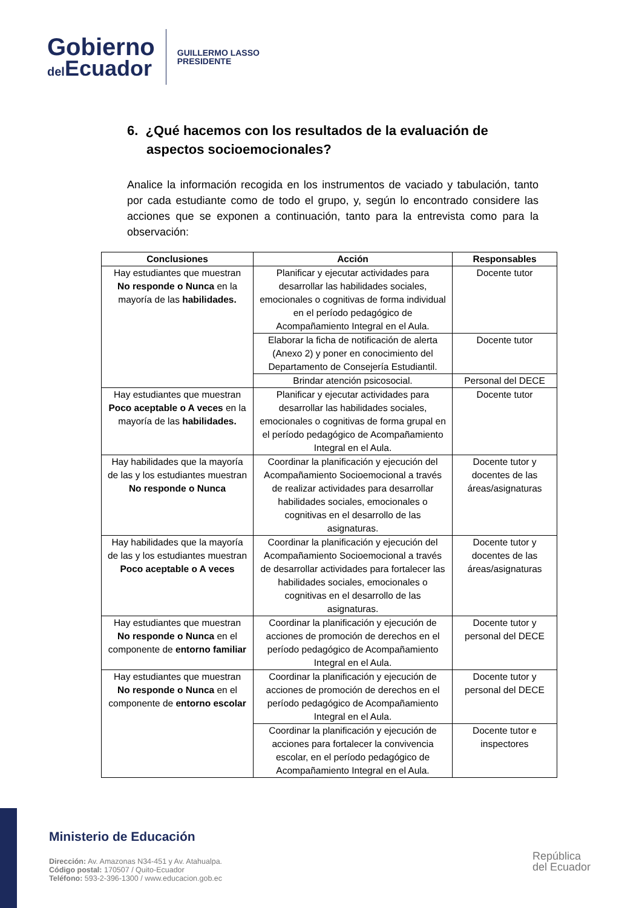Gobierno
del Ecuador
GUILLERMO LASSO
PRESIDENTE
6. ¿Qué hacemos con los resultados de la evaluación de aspectos socioemocionales?
Analice la información recogida en los instrumentos de vaciado y tabulación, tanto por cada estudiante como de todo el grupo, y, según lo encontrado considere las acciones que se exponen a continuación, tanto para la entrevista como para la observación:
| Conclusiones | Acción | Responsables |
| --- | --- | --- |
| Hay estudiantes que muestran No responde o Nunca en la mayoría de las habilidades. | Planificar y ejecutar actividades para desarrollar las habilidades sociales, emocionales o cognitivas de forma individual en el período pedagógico de Acompañamiento Integral en el Aula. | Docente tutor |
| | Elaborar la ficha de notificación de alerta (Anexo 2) y poner en conocimiento del Departamento de Consejería Estudiantil. | Docente tutor |
| | Brindar atención psicosocial. | Personal del DECE |
| Hay estudiantes que muestran Poco aceptable o A veces en la mayoría de las habilidades. | Planificar y ejecutar actividades para desarrollar las habilidades sociales, emocionales o cognitivas de forma grupal en el período pedagógico de Acompañamiento Integral en el Aula. | Docente tutor |
| Hay habilidades que la mayoría de las y los estudiantes muestran No responde o Nunca | Coordinar la planificación y ejecución del Acompañamiento Socioemocional a través de realizar actividades para desarrollar habilidades sociales, emocionales o cognitivas en el desarrollo de las asignaturas. | Docente tutor y docentes de las áreas/asignaturas |
| Hay habilidades que la mayoría de las y los estudiantes muestran Poco aceptable o A veces | Coordinar la planificación y ejecución del Acompañamiento Socioemocional a través de desarrollar actividades para fortalecer las habilidades sociales, emocionales o cognitivas en el desarrollo de las asignaturas. | Docente tutor y docentes de las áreas/asignaturas |
| Hay estudiantes que muestran No responde o Nunca en el componente de entorno familiar | Coordinar la planificación y ejecución de acciones de promoción de derechos en el período pedagógico de Acompañamiento Integral en el Aula. | Docente tutor y personal del DECE |
| Hay estudiantes que muestran No responde o Nunca en el componente de entorno escolar | Coordinar la planificación y ejecución de acciones de promoción de derechos en el período pedagógico de Acompañamiento Integral en el Aula. | Docente tutor y personal del DECE |
| | Coordinar la planificación y ejecución de acciones para fortalecer la convivencia escolar, en el período pedagógico de Acompañamiento Integral en el Aula. | Docente tutor e inspectores |
Ministerio de Educación
Dirección: Av. Amazonas N34-451 y Av. Atahualpa.
Código postal: 170507 / Quito-Ecuador
Teléfono: 593-2-396-1300 / www.educacion.gob.ec
República
del Ecuador